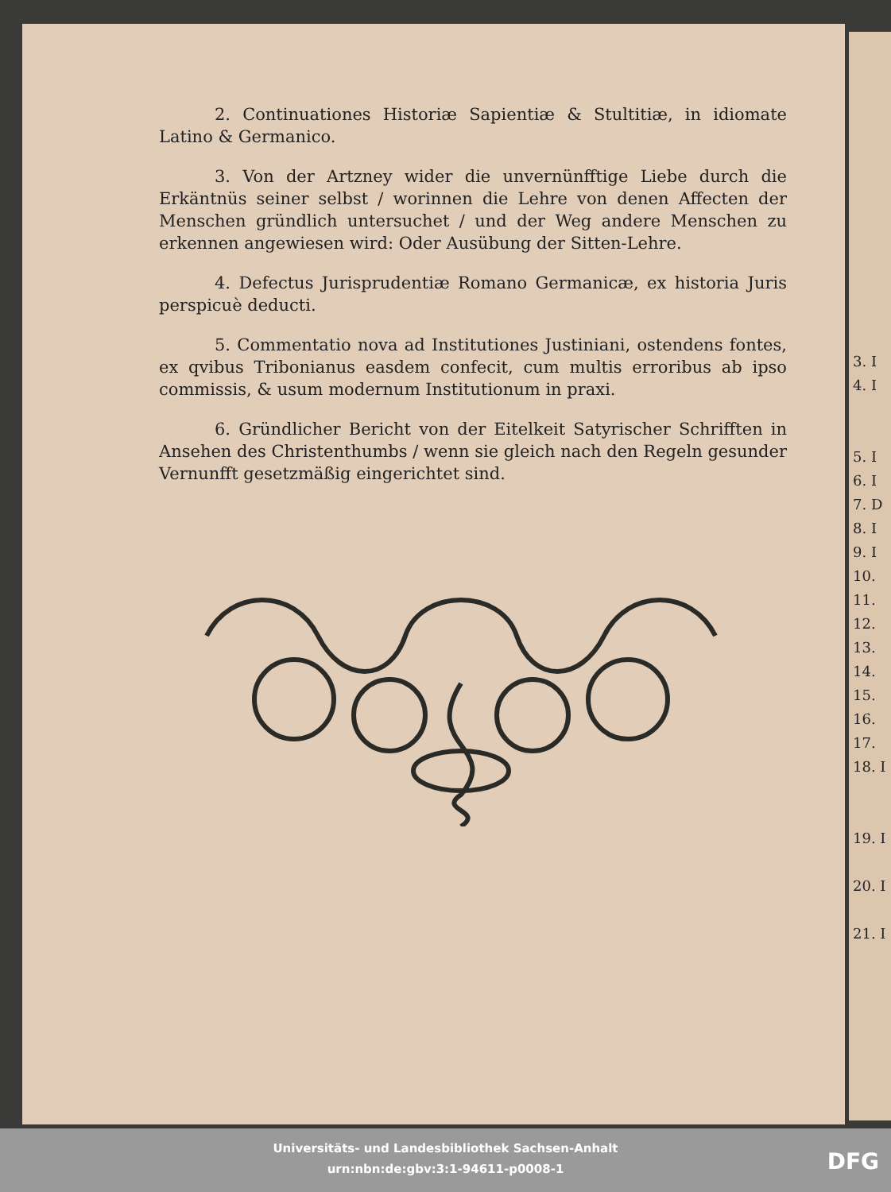3. I
4. I
5. I
6. I
7. D
8. I
9. I
10.
11.
12.
13.
14.
15.
16.
17.
18. I
19. I
20. I
21. I
2. Continuationes Historiæ Sapientiæ & Stultitiæ, in idiomate Latino & Germanico.
3. Von der Artzney wider die unvernünfftige Liebe durch die Erkäntnüs seiner selbst / worinnen die Lehre von denen Affecten der Menschen gründlich untersuchet / und der Weg andere Menschen zu erkennen angewiesen wird: Oder Ausübung der Sitten-Lehre.
4. Defectus Jurisprudentiæ Romano Germanicæ, ex historia Juris perspicuè deducti.
5. Commentatio nova ad Institutiones Justiniani, ostendens fontes, ex qvibus Tribonianus easdem confecit, cum multis erroribus ab ipso commissis, & usum modernum Institutionum in praxi.
6. Gründlicher Bericht von der Eitelkeit Satyrischer Schrifften in Ansehen des Christenthumbs / wenn sie gleich nach den Regeln gesunder Vernunfft gesetzmäßig eingerichtet sind.
Universitäts- und Landesbibliothek Sachsen-Anhalt
urn:nbn:de:gbv:3:1-94611-p0008-1
DFG